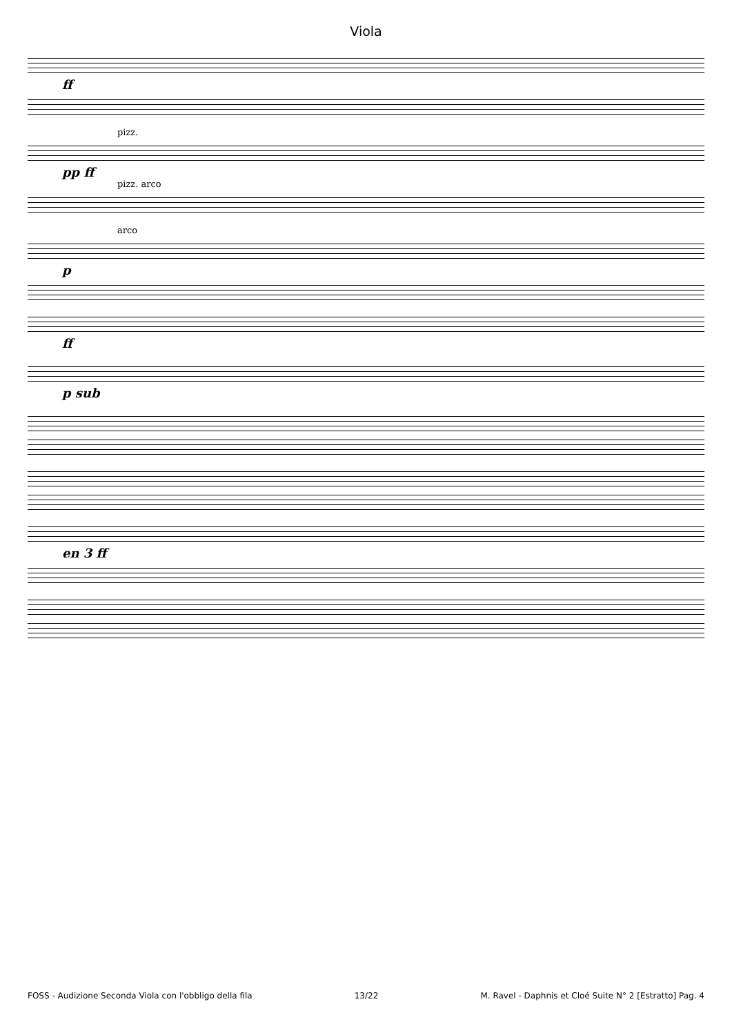Viola
ff
pizz.
pp ff
pizz. arco
arco
p
ff
p sub
en 3 ff
FOSS - Audizione Seconda Viola con l'obbligo della fila 13/22 M. Ravel - Daphnis et Cloé Suite N° 2 [Estratto] Pag. 4